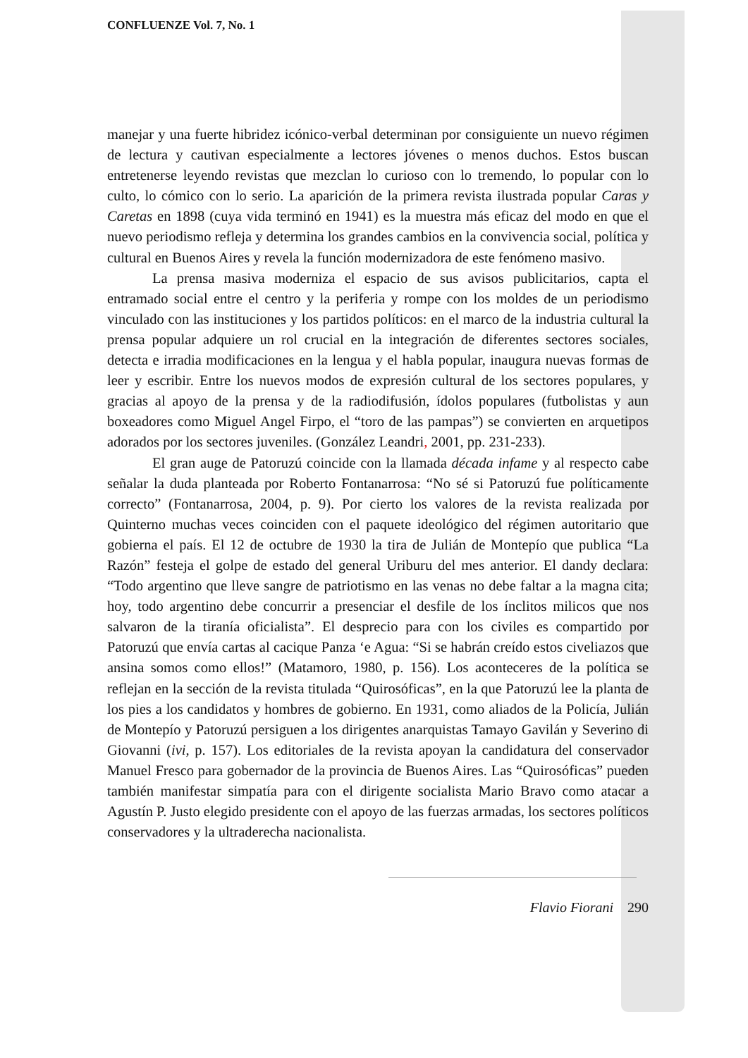CONFLUENZE Vol. 7, No. 1
manejar y una fuerte hibridez icónico-verbal determinan por consiguiente un nuevo régimen de lectura y cautivan especialmente a lectores jóvenes o menos duchos. Estos buscan entretenerse leyendo revistas que mezclan lo curioso con lo tremendo, lo popular con lo culto, lo cómico con lo serio. La aparición de la primera revista ilustrada popular Caras y Caretas en 1898 (cuya vida terminó en 1941) es la muestra más eficaz del modo en que el nuevo periodismo refleja y determina los grandes cambios en la convivencia social, política y cultural en Buenos Aires y revela la función modernizadora de este fenómeno masivo.
La prensa masiva moderniza el espacio de sus avisos publicitarios, capta el entramado social entre el centro y la periferia y rompe con los moldes de un periodismo vinculado con las instituciones y los partidos políticos: en el marco de la industria cultural la prensa popular adquiere un rol crucial en la integración de diferentes sectores sociales, detecta e irradia modificaciones en la lengua y el habla popular, inaugura nuevas formas de leer y escribir. Entre los nuevos modos de expresión cultural de los sectores populares, y gracias al apoyo de la prensa y de la radiodifusión, ídolos populares (futbolistas y aun boxeadores como Miguel Angel Firpo, el “toro de las pampas”) se convierten en arquetipos adorados por los sectores juveniles. (González Leandri, 2001, pp. 231-233).
El gran auge de Patoruzú coincide con la llamada década infame y al respecto cabe señalar la duda planteada por Roberto Fontanarrosa: “No sé si Patoruzú fue políticamente correcto” (Fontanarrosa, 2004, p. 9). Por cierto los valores de la revista realizada por Quinterno muchas veces coinciden con el paquete ideológico del régimen autoritario que gobierna el país. El 12 de octubre de 1930 la tira de Julián de Montepío que publica “La Razón” festeja el golpe de estado del general Uriburu del mes anterior. El dandy declara: “Todo argentino que lleve sangre de patriotismo en las venas no debe faltar a la magna cita; hoy, todo argentino debe concurrir a presenciar el desfile de los ínclitos milicos que nos salvaron de la tiranía oficialista”. El desprecio para con los civiles es compartido por Patoruzú que envía cartas al cacique Panza ‘e Agua: “Si se habrán creído estos civeliazos que ansina somos como ellos!” (Matamoro, 1980, p. 156). Los aconteceres de la política se reflejan en la sección de la revista titulada “Quirosóficas”, en la que Patoruzú lee la planta de los pies a los candidatos y hombres de gobierno. En 1931, como aliados de la Policía, Julián de Montepío y Patoruzú persiguen a los dirigentes anarquistas Tamayo Gavilán y Severino di Giovanni (ivi, p. 157). Los editoriales de la revista apoyan la candidatura del conservador Manuel Fresco para gobernador de la provincia de Buenos Aires. Las “Quirosóficas” pueden también manifestar simpatía para con el dirigente socialista Mario Bravo como atacar a Agustín P. Justo elegido presidente con el apoyo de las fuerzas armadas, los sectores políticos conservadores y la ultraderecha nacionalista.
Flavio Fiorani 290